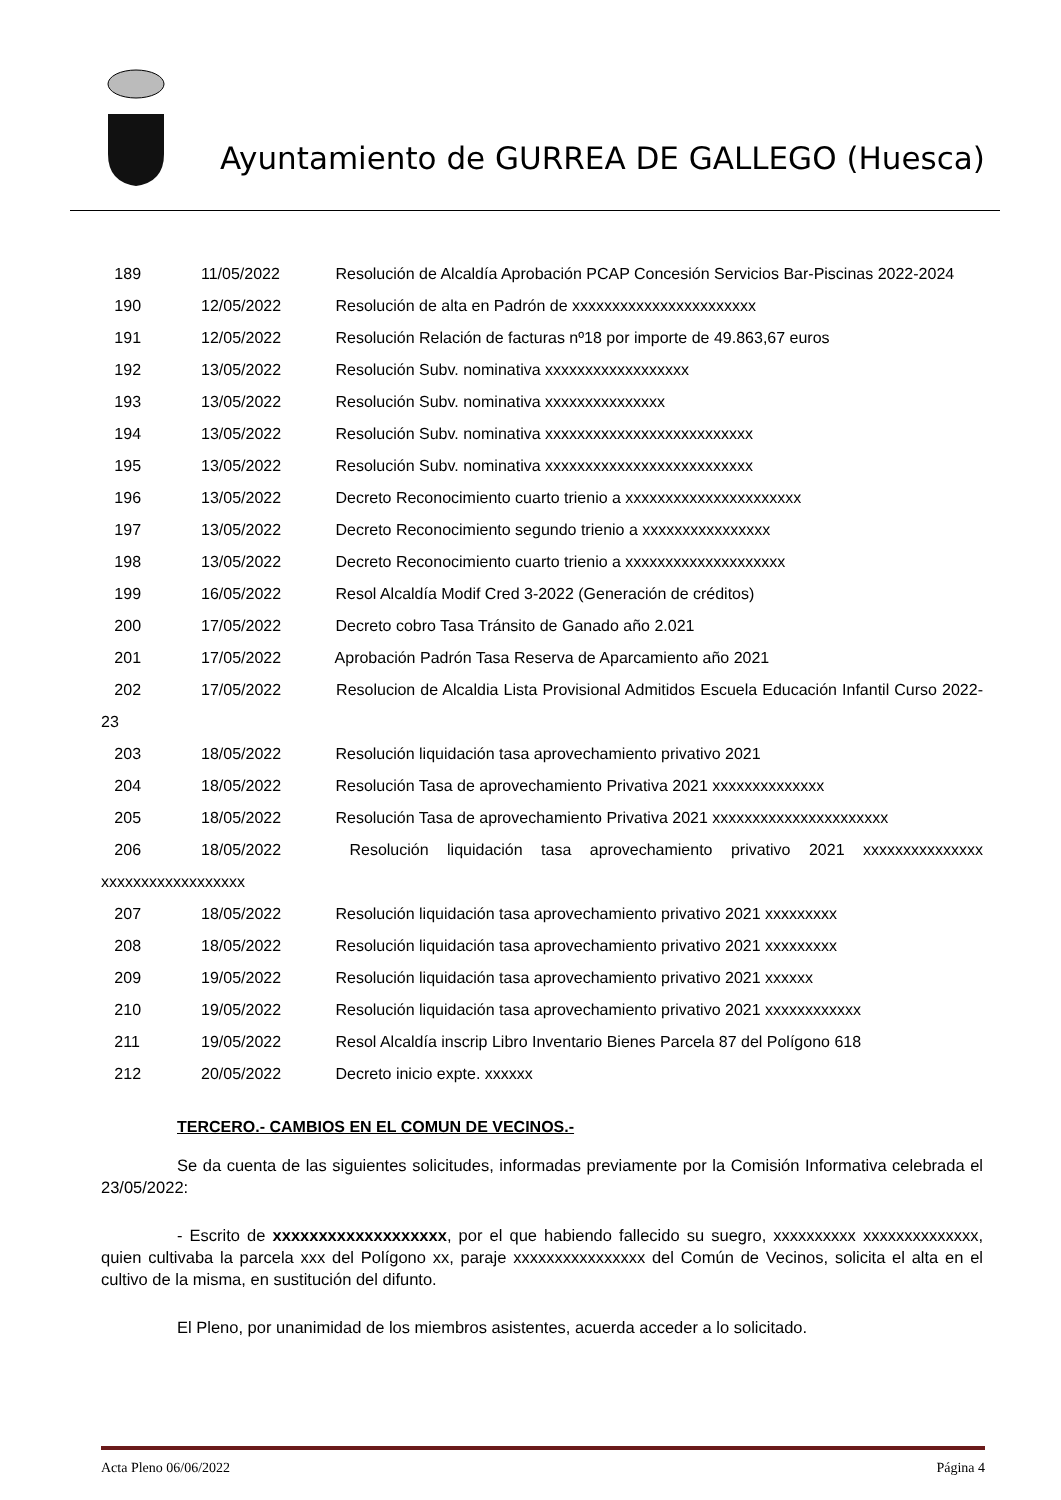Ayuntamiento de GURREA DE GALLEGO (Huesca)
189 11/05/2022 Resolución de Alcaldía Aprobación PCAP Concesión Servicios Bar-Piscinas 2022-2024
190 12/05/2022 Resolución de alta en Padrón de xxxxxxxxxxxxxxxxxxxxxxx
191 12/05/2022 Resolución Relación de facturas nº18 por importe de 49.863,67 euros
192 13/05/2022 Resolución Subv. nominativa xxxxxxxxxxxxxxxxxx
193 13/05/2022 Resolución Subv. nominativa xxxxxxxxxxxxxxx
194 13/05/2022 Resolución Subv. nominativa xxxxxxxxxxxxxxxxxxxxxxxxxx
195 13/05/2022 Resolución Subv. nominativa xxxxxxxxxxxxxxxxxxxxxxxxxx
196 13/05/2022 Decreto Reconocimiento cuarto trienio a xxxxxxxxxxxxxxxxxxxxxx
197 13/05/2022 Decreto Reconocimiento segundo trienio a xxxxxxxxxxxxxxxx
198 13/05/2022 Decreto Reconocimiento cuarto trienio a xxxxxxxxxxxxxxxxxxxx
199 16/05/2022 Resol Alcaldía Modif Cred 3-2022 (Generación de créditos)
200 17/05/2022 Decreto cobro Tasa Tránsito de Ganado año 2.021
201 17/05/2022 Aprobación Padrón Tasa Reserva de Aparcamiento año 2021
202 17/05/2022 Resolucion de Alcaldia Lista Provisional Admitidos Escuela Educación Infantil Curso 2022-23
203 18/05/2022 Resolución liquidación tasa aprovechamiento privativo 2021
204 18/05/2022 Resolución Tasa de aprovechamiento Privativa 2021 xxxxxxxxxxxxxx
205 18/05/2022 Resolución Tasa de aprovechamiento Privativa 2021 xxxxxxxxxxxxxxxxxxxxxx
206 18/05/2022 Resolución liquidación tasa aprovechamiento privativo 2021 xxxxxxxxxxxxxxx xxxxxxxxxxxxxxxxxx
207 18/05/2022 Resolución liquidación tasa aprovechamiento privativo 2021 xxxxxxxxx
208 18/05/2022 Resolución liquidación tasa aprovechamiento privativo 2021 xxxxxxxxx
209 19/05/2022 Resolución liquidación tasa aprovechamiento privativo 2021 xxxxxx
210 19/05/2022 Resolución liquidación tasa aprovechamiento privativo 2021 xxxxxxxxxxxx
211 19/05/2022 Resol Alcaldía inscrip Libro Inventario Bienes Parcela 87 del Polígono 618
212 20/05/2022 Decreto inicio expte. xxxxxx
TERCERO.- CAMBIOS EN EL COMUN DE VECINOS.-
Se da cuenta de las siguientes solicitudes, informadas previamente por la Comisión Informativa celebrada el 23/05/2022:
- Escrito de xxxxxxxxxxxxxxxxxxx, por el que habiendo fallecido su suegro, xxxxxxxxxx xxxxxxxxxxxxxx, quien cultivaba la parcela xxx del Polígono xx, paraje xxxxxxxxxxxxxxxx del Común de Vecinos, solicita el alta en el cultivo de la misma, en sustitución del difunto.
El Pleno, por unanimidad de los miembros asistentes, acuerda acceder a lo solicitado.
Acta Pleno 06/06/2022 Página 4